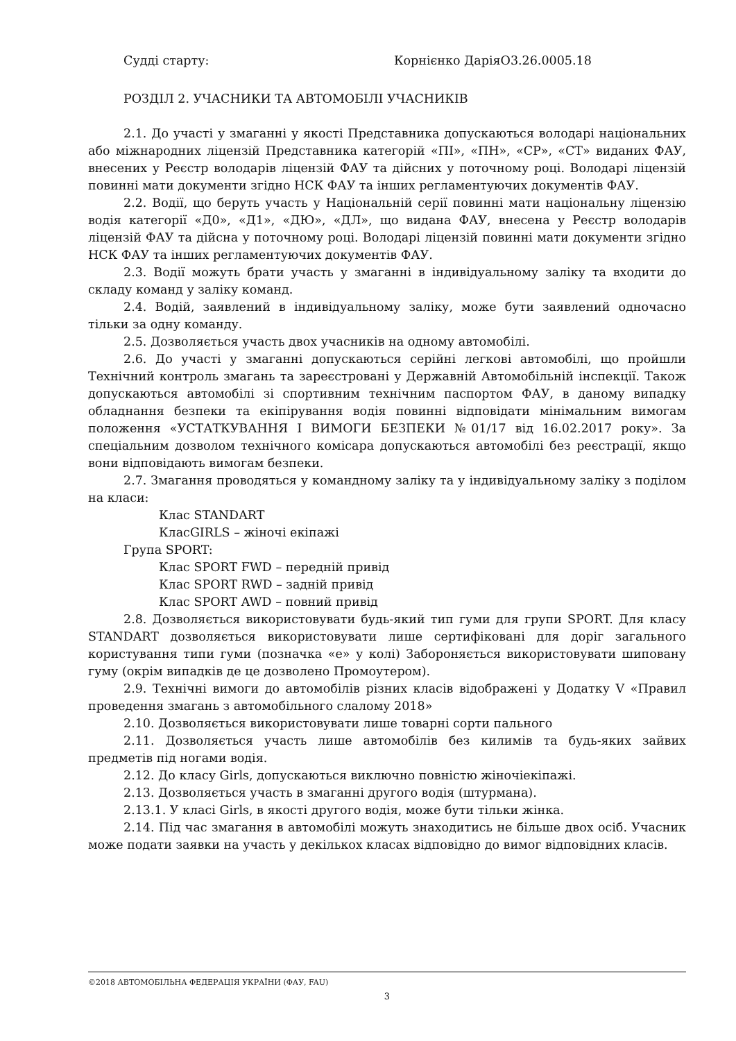Судді старту: Корнієнко ДаріяО3.26.0005.18
РОЗДІЛ 2. УЧАСНИКИ ТА АВТОМОБІЛІ УЧАСНИКІВ
2.1. До участі у змаганні у якості Представника допускаються володарі національних або міжнародних ліцензій Представника категорій «ПІ», «ПН», «СР», «СТ» виданих ФАУ, внесених у Реєстр володарів ліцензій ФАУ та дійсних у поточному році. Володарі ліцензій повинні мати документи згідно НСК ФАУ та інших регламентуючих документів ФАУ.
2.2. Водії, що беруть участь у Національній серії повинні мати національну ліцензію водія категорії «Д0», «Д1», «ДЮ», «ДЛ», що видана ФАУ, внесена у Реєстр володарів ліцензій ФАУ та дійсна у поточному році. Володарі ліцензій повинні мати документи згідно НСК ФАУ та інших регламентуючих документів ФАУ.
2.3. Водії можуть брати участь у змаганні в індивідуальному заліку та входити до складу команд у заліку команд.
2.4. Водій, заявлений в індивідуальному заліку, може бути заявлений одночасно тільки за одну команду.
2.5. Дозволяється участь двох учасників на одному автомобілі.
2.6. До участі у змаганні допускаються серійні легкові автомобілі, що пройшли Технічний контроль змагань та зареєстровані у Державній Автомобільній інспекції. Також допускаються автомобілі зі спортивним технічним паспортом ФАУ, в даному випадку обладнання безпеки та екіпірування водія повинні відповідати мінімальним вимогам положення «УСТАТКУВАННЯ І ВИМОГИ БЕЗПЕКИ №01/17 від 16.02.2017 року». За спеціальним дозволом технічного комісара допускаються автомобілі без реєстрації, якщо вони відповідають вимогам безпеки.
2.7. Змагання проводяться у командному заліку та у індивідуальному заліку з поділом на класи:
Клас STANDART
КласGIRLS – жіночі екіпажі
Група SPORT:
Клас SPORT FWD – передній привід
Клас SPORT RWD – задній привід
Клас SPORT AWD – повний привід
2.8. Дозволяється використовувати будь-який тип гуми для групи SPORT. Для класу STANDART дозволяється використовувати лише сертифіковані для доріг загального користування типи гуми (позначка «е» у колі) Забороняється використовувати шиповану гуму (окрім випадків де це дозволено Промоутером).
2.9. Технічні вимоги до автомобілів різних класів відображені у Додатку V «Правил проведення змагань з автомобільного слалому 2018»
2.10. Дозволяється використовувати лише товарні сорти пального
2.11. Дозволяється участь лише автомобілів без килимів та будь-яких зайвих предметів під ногами водія.
2.12. До класу Girls, допускаються виключно повністю жіночіекіпажі.
2.13. Дозволяється участь в змаганні другого водія (штурмана).
2.13.1. У класі Girls, в якості другого водія, може бути тільки жінка.
2.14. Під час змагання в автомобілі можуть знаходитись не більше двох осіб. Учасник може подати заявки на участь у декількох класах відповідно до вимог відповідних класів.
©2018 АВТОМОБІЛЬНА ФЕДЕРАЦІЯ УКРАЇНИ (ФАУ, FAU)
3